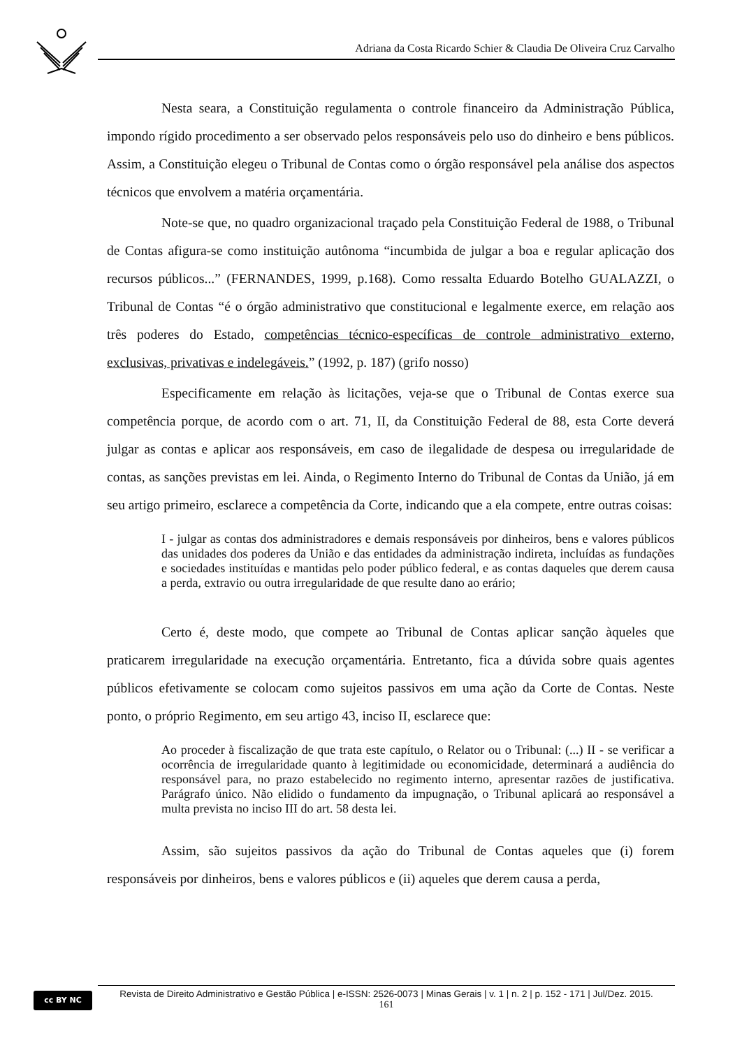Adriana da Costa Ricardo Schier & Claudia De Oliveira Cruz Carvalho
Nesta seara, a Constituição regulamenta o controle financeiro da Administração Pública, impondo rígido procedimento a ser observado pelos responsáveis pelo uso do dinheiro e bens públicos. Assim, a Constituição elegeu o Tribunal de Contas como o órgão responsável pela análise dos aspectos técnicos que envolvem a matéria orçamentária.
Note-se que, no quadro organizacional traçado pela Constituição Federal de 1988, o Tribunal de Contas afigura-se como instituição autônoma “incumbida de julgar a boa e regular aplicação dos recursos públicos...” (FERNANDES, 1999, p.168). Como ressalta Eduardo Botelho GUALAZZI, o Tribunal de Contas “é o órgão administrativo que constitucional e legalmente exerce, em relação aos três poderes do Estado, competências técnico-específicas de controle administrativo externo, exclusivas, privativas e indelegáveis.” (1992, p. 187) (grifo nosso)
Especificamente em relação às licitações, veja-se que o Tribunal de Contas exerce sua competência porque, de acordo com o art. 71, II, da Constituição Federal de 88, esta Corte deverá julgar as contas e aplicar aos responsáveis, em caso de ilegalidade de despesa ou irregularidade de contas, as sanções previstas em lei. Ainda, o Regimento Interno do Tribunal de Contas da União, já em seu artigo primeiro, esclarece a competência da Corte, indicando que a ela compete, entre outras coisas:
I - julgar as contas dos administradores e demais responsáveis por dinheiros, bens e valores públicos das unidades dos poderes da União e das entidades da administração indireta, incluídas as fundações e sociedades instituídas e mantidas pelo poder público federal, e as contas daqueles que derem causa a perda, extravio ou outra irregularidade de que resulte dano ao erário;
Certo é, deste modo, que compete ao Tribunal de Contas aplicar sanção àqueles que praticarem irregularidade na execução orçamentária. Entretanto, fica a dúvida sobre quais agentes públicos efetivamente se colocam como sujeitos passivos em uma ação da Corte de Contas. Neste ponto, o próprio Regimento, em seu artigo 43, inciso II, esclarece que:
Ao proceder à fiscalização de que trata este capítulo, o Relator ou o Tribunal: (...) II - se verificar a ocorrência de irregularidade quanto à legitimidade ou economicidade, determinará a audiência do responsável para, no prazo estabelecido no regimento interno, apresentar razões de justificativa. Parágrafo único. Não elidido o fundamento da impugnação, o Tribunal aplicará ao responsável a multa prevista no inciso III do art. 58 desta lei.
Assim, são sujeitos passivos da ação do Tribunal de Contas aqueles que (i) forem responsáveis por dinheiros, bens e valores públicos e (ii) aqueles que derem causa a perda,
cc BY NC
Revista de Direito Administrativo e Gestão Pública | e-ISSN: 2526-0073 | Minas Gerais | v. 1 | n. 2 | p. 152 - 171 | Jul/Dez. 2015.
161